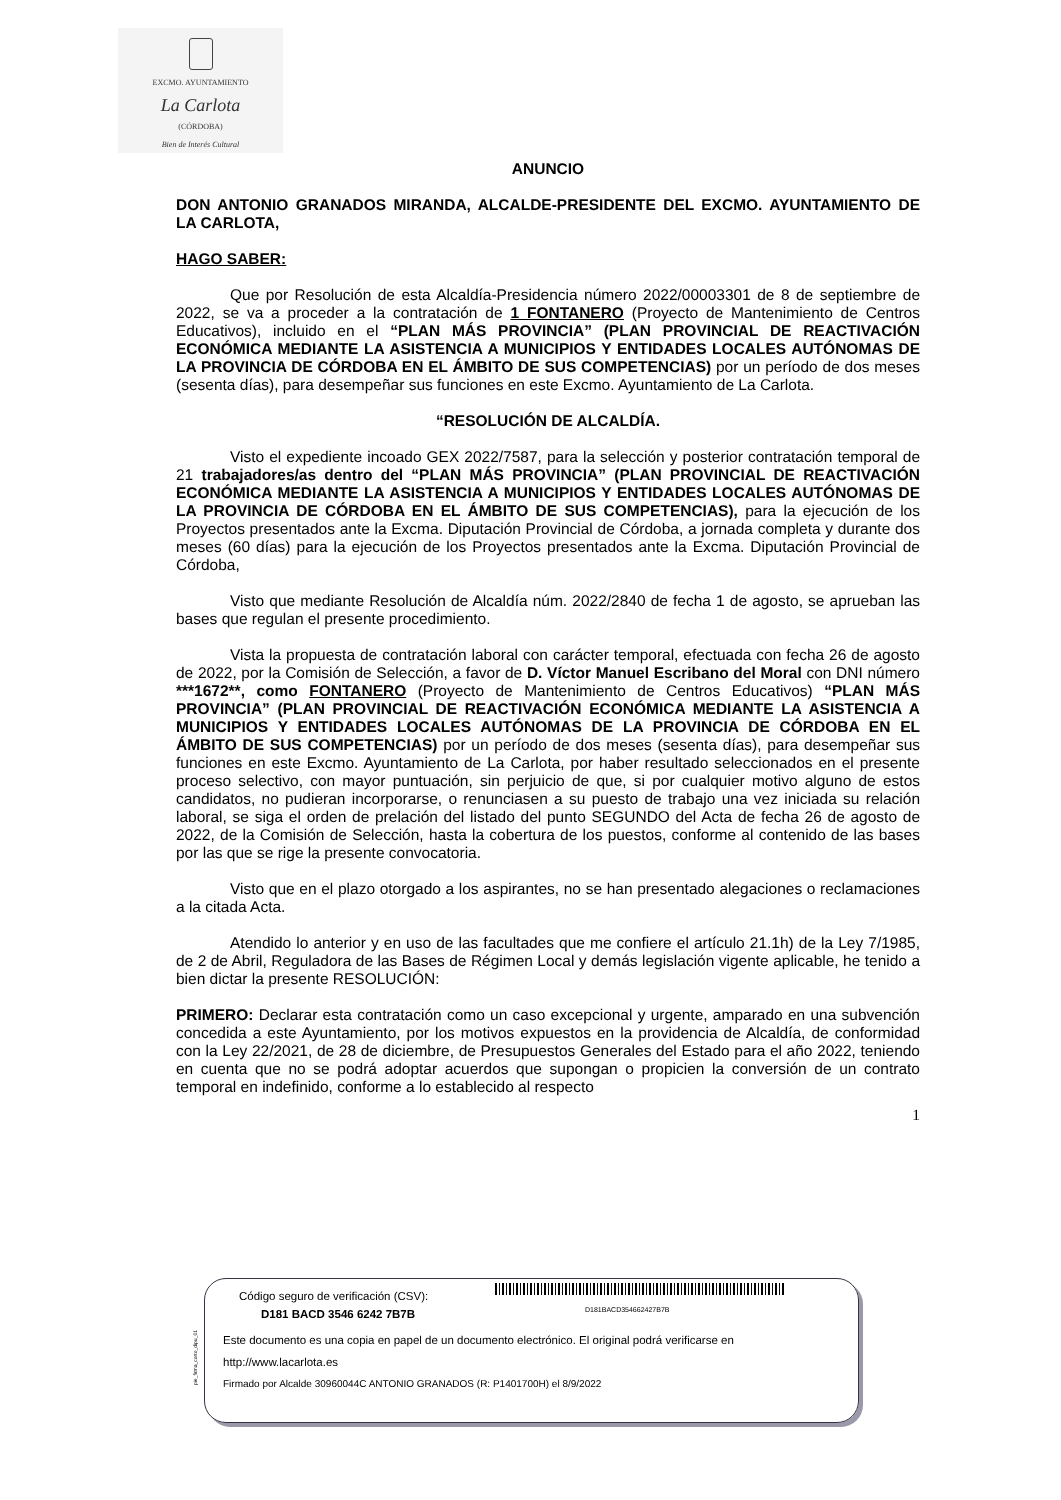EXCMO. AYUNTAMIENTO
La Carlota
(CÓRDOBA)
Bien de Interés Cultural
ANUNCIO
DON ANTONIO GRANADOS MIRANDA, ALCALDE-PRESIDENTE DEL EXCMO. AYUNTAMIENTO DE LA CARLOTA,
HAGO SABER:
Que por Resolución de esta Alcaldía-Presidencia número 2022/00003301 de 8 de septiembre de 2022, se va a proceder a la contratación de 1 FONTANERO (Proyecto de Mantenimiento de Centros Educativos), incluido en el “PLAN MÁS PROVINCIA” (PLAN PROVINCIAL DE REACTIVACIÓN ECONÓMICA MEDIANTE LA ASISTENCIA A MUNICIPIOS Y ENTIDADES LOCALES AUTÓNOMAS DE LA PROVINCIA DE CÓRDOBA EN EL ÁMBITO DE SUS COMPETENCIAS) por un período de dos meses (sesenta días), para desempeñar sus funciones en este Excmo. Ayuntamiento de La Carlota.
“RESOLUCIÓN DE ALCALDÍA.
Visto el expediente incoado GEX 2022/7587, para la selección y posterior contratación temporal de 21 trabajadores/as dentro del “PLAN MÁS PROVINCIA” (PLAN PROVINCIAL DE REACTIVACIÓN ECONÓMICA MEDIANTE LA ASISTENCIA A MUNICIPIOS Y ENTIDADES LOCALES AUTÓNOMAS DE LA PROVINCIA DE CÓRDOBA EN EL ÁMBITO DE SUS COMPETENCIAS), para la ejecución de los Proyectos presentados ante la Excma. Diputación Provincial de Córdoba, a jornada completa y durante dos meses (60 días) para la ejecución de los Proyectos presentados ante la Excma. Diputación Provincial de Córdoba,
Visto que mediante Resolución de Alcaldía núm. 2022/2840 de fecha 1 de agosto, se aprueban las bases que regulan el presente procedimiento.
Vista la propuesta de contratación laboral con carácter temporal, efectuada con fecha 26 de agosto de 2022, por la Comisión de Selección, a favor de D. Víctor Manuel Escribano del Moral con DNI número ***1672**, como FONTANERO (Proyecto de Mantenimiento de Centros Educativos) “PLAN MÁS PROVINCIA” (PLAN PROVINCIAL DE REACTIVACIÓN ECONÓMICA MEDIANTE LA ASISTENCIA A MUNICIPIOS Y ENTIDADES LOCALES AUTÓNOMAS DE LA PROVINCIA DE CÓRDOBA EN EL ÁMBITO DE SUS COMPETENCIAS) por un período de dos meses (sesenta días), para desempeñar sus funciones en este Excmo. Ayuntamiento de La Carlota, por haber resultado seleccionados en el presente proceso selectivo, con mayor puntuación, sin perjuicio de que, si por cualquier motivo alguno de estos candidatos, no pudieran incorporarse, o renunciasen a su puesto de trabajo una vez iniciada su relación laboral, se siga el orden de prelación del listado del punto SEGUNDO del Acta de fecha 26 de agosto de 2022, de la Comisión de Selección, hasta la cobertura de los puestos, conforme al contenido de las bases por las que se rige la presente convocatoria.
Visto que en el plazo otorgado a los aspirantes, no se han presentado alegaciones o reclamaciones a la citada Acta.
Atendido lo anterior y en uso de las facultades que me confiere el artículo 21.1h) de la Ley 7/1985, de 2 de Abril, Reguladora de las Bases de Régimen Local y demás legislación vigente aplicable, he tenido a bien dictar la presente RESOLUCIÓN:
PRIMERO: Declarar esta contratación como un caso excepcional y urgente, amparado en una subvención concedida a este Ayuntamiento, por los motivos expuestos en la providencia de Alcaldía, de conformidad con la Ley 22/2021, de 28 de diciembre, de Presupuestos Generales del Estado para el año 2022, teniendo en cuenta que no se podrá adoptar acuerdos que supongan o propicien la conversión de un contrato temporal en indefinido, conforme a lo establecido al respecto
1
pie_firma_corto_dipu_01
Código seguro de verificación (CSV):
D181BACD354662427B7B
D181 BACD 3546 6242 7B7B
Este documento es una copia en papel de un documento electrónico. El original podrá verificarse en
http://www.lacarlota.es
Firmado por Alcalde 30960044C ANTONIO GRANADOS (R: P1401700H) el 8/9/2022